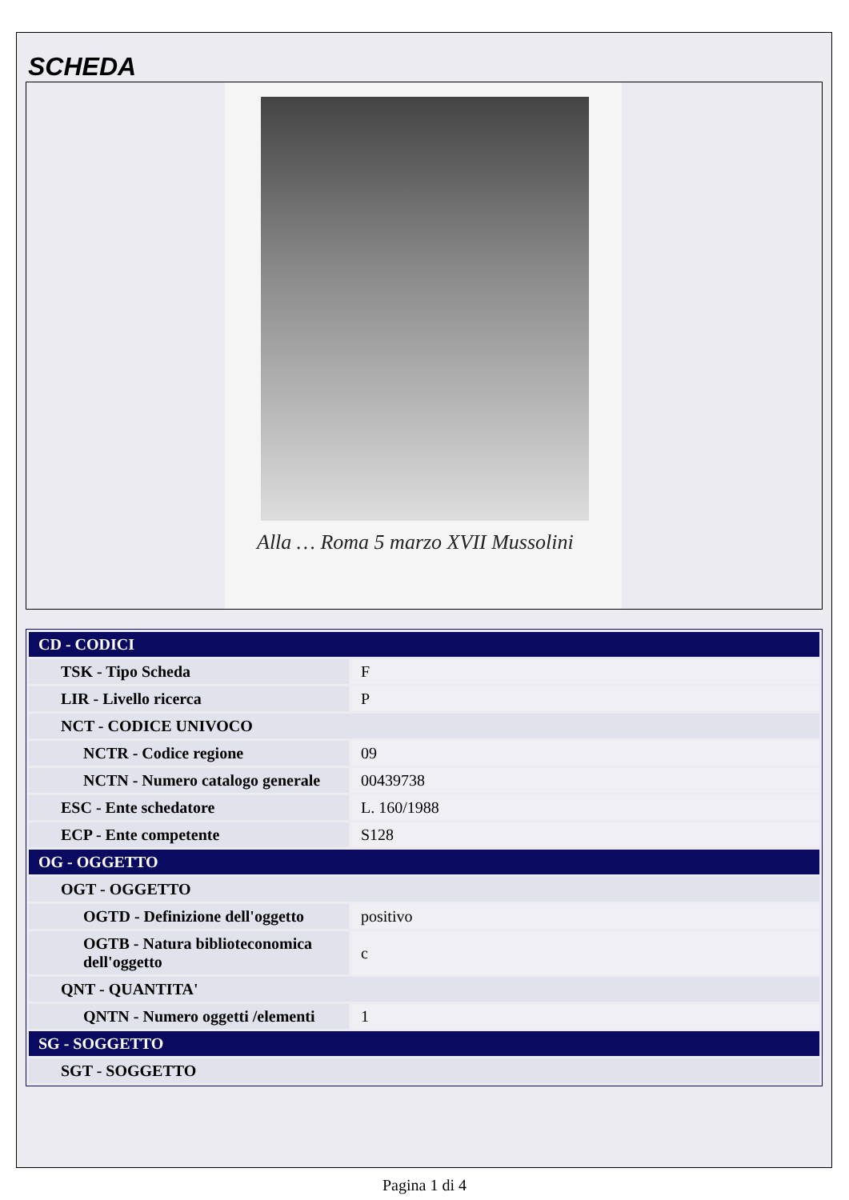SCHEDA
Alla … Roma 5 marzo XVII Mussolini
| CD - CODICI | |
| TSK - Tipo Scheda | F |
| LIR - Livello ricerca | P |
| NCT - CODICE UNIVOCO | |
| NCTR - Codice regione | 09 |
| NCTN - Numero catalogo generale | 00439738 |
| ESC - Ente schedatore | L. 160/1988 |
| ECP - Ente competente | S128 |
| OG - OGGETTO | |
| OGT - OGGETTO | |
| OGTD - Definizione dell'oggetto | positivo |
| OGTB - Natura biblioteconomica dell'oggetto | c |
| QNT - QUANTITA' | |
| QNTN - Numero oggetti /elementi | 1 |
| SG - SOGGETTO | |
| SGT - SOGGETTO | |
Pagina 1 di 4